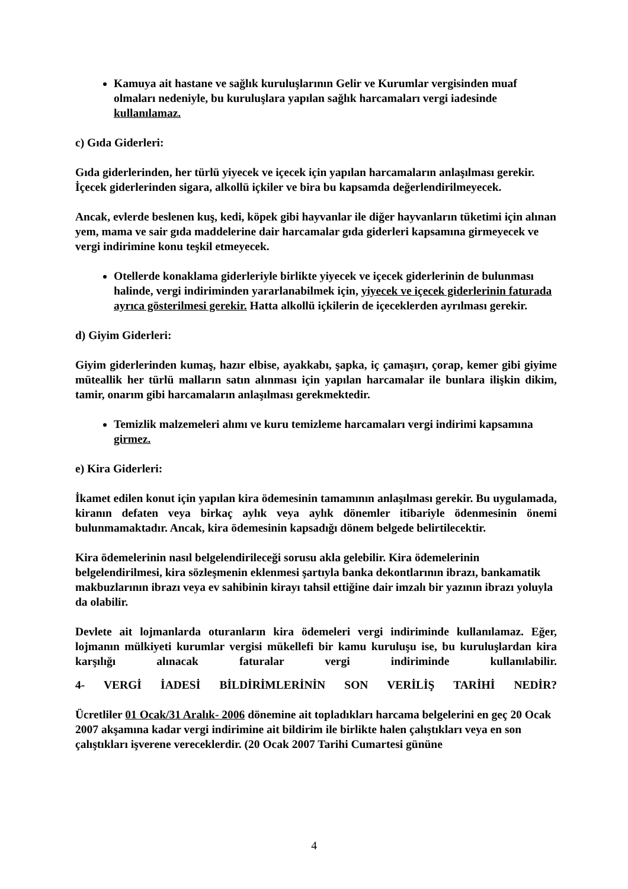Kamuya ait hastane ve sağlık kuruluşlarının Gelir ve Kurumlar vergisinden muaf olmaları nedeniyle, bu kuruluşlara yapılan sağlık harcamaları vergi iadesinde kullanılamaz.
c) Gıda Giderleri:
Gıda giderlerinden, her türlü yiyecek ve içecek için yapılan harcamaların anlaşılması gerekir. İçecek giderlerinden sigara, alkollü içkiler ve bira bu kapsamda değerlendirilmeyecek.
Ancak, evlerde beslenen kuş, kedi, köpek gibi hayvanlar ile diğer hayvanların tüketimi için alınan yem, mama ve sair gıda maddelerine dair harcamalar gıda giderleri kapsamına girmeyecek ve vergi indirimine konu teşkil etmeyecek.
Otellerde konaklama giderleriyle birlikte yiyecek ve içecek giderlerinin de bulunması halinde, vergi indiriminden yararlanabilmek için, yiyecek ve içecek giderlerinin faturada ayrıca gösterilmesi gerekir. Hatta alkollü içkilerin de içeceklerden ayrılması gerekir.
d) Giyim Giderleri:
Giyim giderlerinden kumaş, hazır elbise, ayakkabı, şapka, iç çamaşırı, çorap, kemer gibi giyime müteallik her türlü malların satın alınması için yapılan harcamalar ile bunlara ilişkin dikim, tamir, onarım gibi harcamaların anlaşılması gerekmektedir.
Temizlik malzemeleri alımı ve kuru temizleme harcamaları vergi indirimi kapsamına girmez.
e) Kira Giderleri:
İkamet edilen konut için yapılan kira ödemesinin tamamının anlaşılması gerekir. Bu uygulamada, kiranın defaten veya birkaç aylık veya aylık dönemler itibariyle ödenmesinin önemi bulunmamaktadır. Ancak, kira ödemesinin kapsadığı dönem belgede belirtilecektir.
Kira ödemelerinin nasıl belgelendirileceği sorusu akla gelebilir. Kira ödemelerinin belgelendirilmesi, kira sözleşmenin eklenmesi şartıyla banka dekontlarının ibrazı, bankamatik makbuzlarının ibrazı veya ev sahibinin kirayı tahsil ettiğine dair imzalı bir yazının ibrazı yoluyla da olabilir.
Devlete ait lojmanlarda oturanların kira ödemeleri vergi indiriminde kullanılamaz. Eğer, lojmanın mülkiyeti kurumlar vergisi mükellefi bir kamu kuruluşu ise, bu kuruluşlardan kira karşılığı alınacak faturalar vergi indiriminde kullanılabilir.
4- VERGİ İADESİ BİLDİRİMLERİNİN SON VERİLİŞ TARİHİ NEDİR?
Ücretliler 01 Ocak/31 Aralık- 2006 dönemine ait topladıkları harcama belgelerini en geç 20 Ocak 2007 akşamına kadar vergi indirimine ait bildirim ile birlikte halen çalıştıkları veya en son çalıştıkları işverene vereceklerdir. (20 Ocak 2007 Tarihi Cumartesi gününe
4